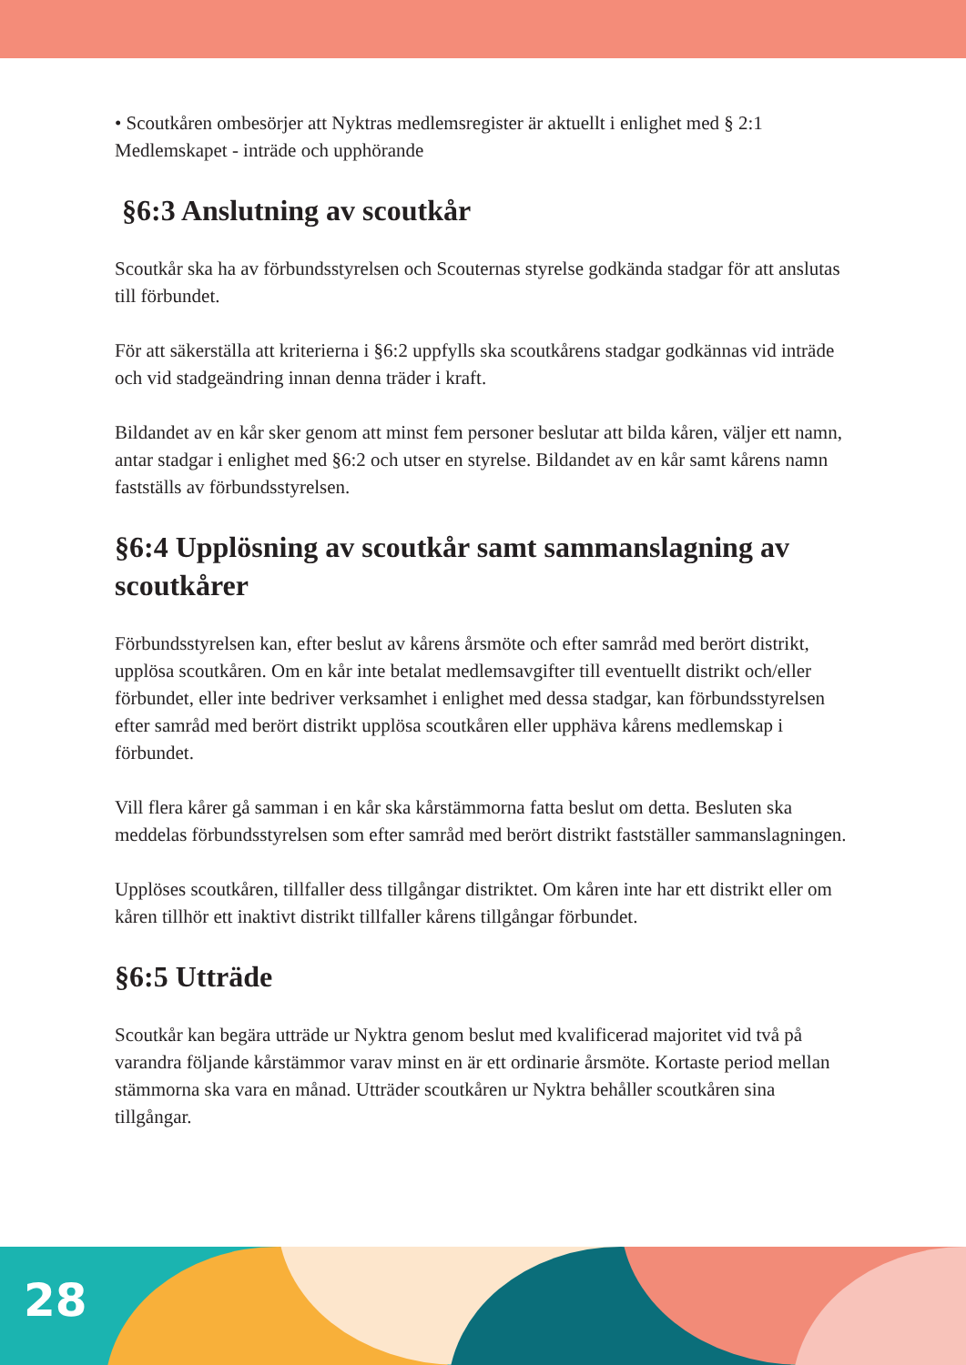• Scoutkåren ombesörjer att Nyktras medlemsregister är aktuellt i enlighet med § 2:1 Medlemskapet - inträde och upphörande
§6:3 Anslutning av scoutkår
Scoutkår ska ha av förbundsstyrelsen och Scouternas styrelse godkända stadgar för att anslutas till förbundet.
För att säkerställa att kriterierna i §6:2 uppfylls ska scoutkårens stadgar godkännas vid inträde och vid stadgeändring innan denna träder i kraft.
Bildandet av en kår sker genom att minst fem personer beslutar att bilda kåren, väljer ett namn, antar stadgar i enlighet med §6:2 och utser en styrelse. Bildandet av en kår samt kårens namn fastställs av förbundsstyrelsen.
§6:4 Upplösning av scoutkår samt sammanslagning av scoutkårer
Förbundsstyrelsen kan, efter beslut av kårens årsmöte och efter samråd med berört distrikt, upplösa scoutkåren. Om en kår inte betalat medlemsavgifter till eventuellt distrikt och/eller förbundet, eller inte bedriver verksamhet i enlighet med dessa stadgar, kan förbundsstyrelsen efter samråd med berört distrikt upplösa scoutkåren eller upphäva kårens medlemskap i förbundet.
Vill flera kårer gå samman i en kår ska kårstämmorna fatta beslut om detta. Beslu­ten ska meddelas förbundsstyrelsen som efter samråd med berört distrikt fastställer sammanslagningen.
Upplöses scoutkåren, tillfaller dess tillgångar distriktet. Om kåren inte har ett distrikt eller om kåren tillhör ett inaktivt distrikt tillfaller kårens tillgångar förbun­det.
§6:5 Utträde
Scoutkår kan begära utträde ur Nyktra genom beslut med kvalificerad majoritet vid två på varandra följande kårstämmor varav minst en är ett ordinarie årsmöte. Kor­taste period mellan stämmorna ska vara en månad. Utträder scoutkåren ur Nyktra behåller scoutkåren sina tillgångar.
28